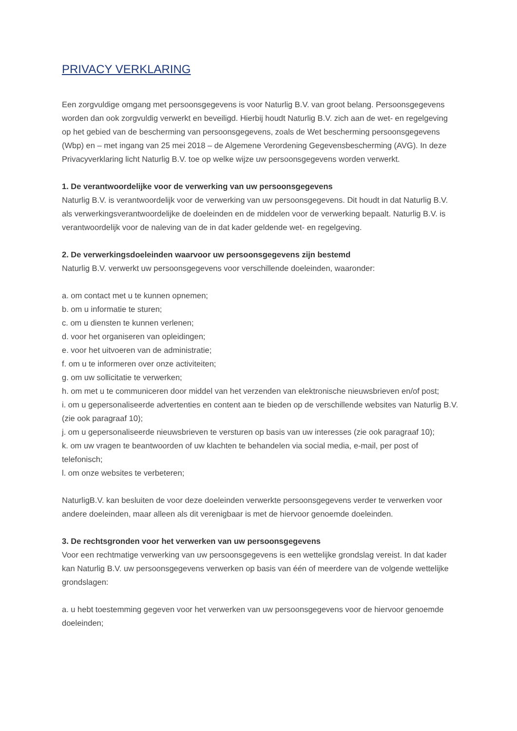PRIVACY VERKLARING
Een zorgvuldige omgang met persoonsgegevens is voor Naturlig B.V. van groot belang. Persoonsgegevens worden dan ook zorgvuldig verwerkt en beveiligd. Hierbij houdt Naturlig B.V. zich aan de wet- en regelgeving op het gebied van de bescherming van persoonsgegevens, zoals de Wet bescherming persoonsgegevens (Wbp) en – met ingang van 25 mei 2018 – de Algemene Verordening Gegevensbescherming (AVG). In deze Privacyverklaring licht Naturlig B.V. toe op welke wijze uw persoonsgegevens worden verwerkt.
1. De verantwoordelijke voor de verwerking van uw persoonsgegevens
Naturlig B.V. is verantwoordelijk voor de verwerking van uw persoonsgegevens. Dit houdt in dat Naturlig B.V. als verwerkingsverantwoordelijke de doeleinden en de middelen voor de verwerking bepaalt. Naturlig B.V. is verantwoordelijk voor de naleving van de in dat kader geldende wet- en regelgeving.
2. De verwerkingsdoeleinden waarvoor uw persoonsgegevens zijn bestemd
Naturlig B.V. verwerkt uw persoonsgegevens voor verschillende doeleinden, waaronder:
a. om contact met u te kunnen opnemen;
b. om u informatie te sturen;
c. om u diensten te kunnen verlenen;
d. voor het organiseren van opleidingen;
e. voor het uitvoeren van de administratie;
f. om u te informeren over onze activiteiten;
g. om uw sollicitatie te verwerken;
h. om met u te communiceren door middel van het verzenden van elektronische nieuwsbrieven en/of post;
i. om u gepersonaliseerde advertenties en content aan te bieden op de verschillende websites van Naturlig B.V. (zie ook paragraaf 10);
j. om u gepersonaliseerde nieuwsbrieven te versturen op basis van uw interesses (zie ook paragraaf 10);
k. om uw vragen te beantwoorden of uw klachten te behandelen via social media, e-mail, per post of telefonisch;
l. om onze websites te verbeteren;
NaturligB.V. kan besluiten de voor deze doeleinden verwerkte persoonsgegevens verder te verwerken voor andere doeleinden, maar alleen als dit verenigbaar is met de hiervoor genoemde doeleinden.
3. De rechtsgronden voor het verwerken van uw persoonsgegevens
Voor een rechtmatige verwerking van uw persoonsgegevens is een wettelijke grondslag vereist. In dat kader kan Naturlig B.V. uw persoonsgegevens verwerken op basis van één of meerdere van de volgende wettelijke grondslagen:
a. u hebt toestemming gegeven voor het verwerken van uw persoonsgegevens voor de hiervoor genoemde doeleinden;